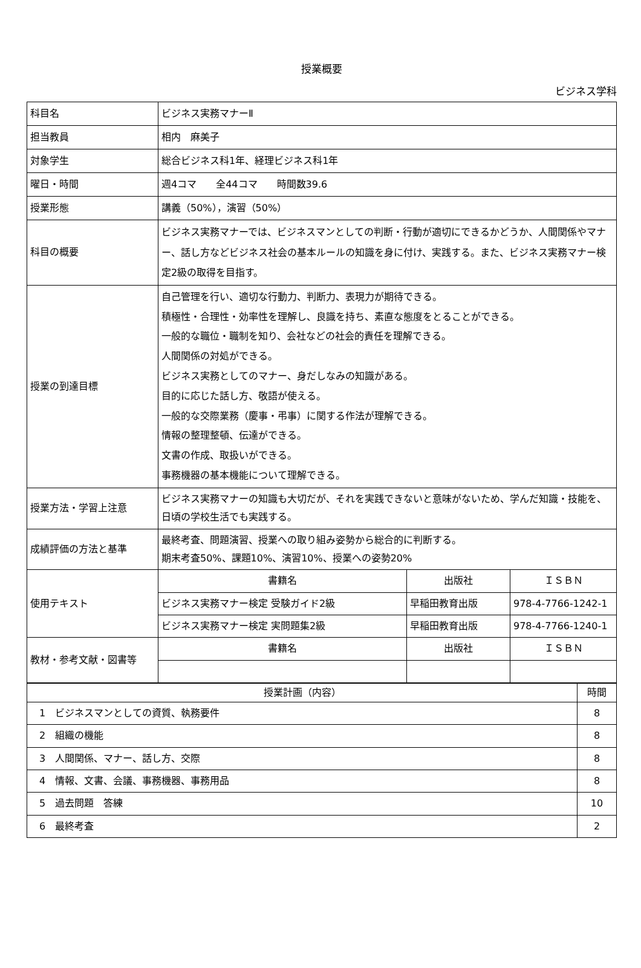授業概要
ビジネス学科
| 科目名 | ビジネス実務マナーⅡ | | |
| 担当教員 | 相内 麻美子 | | |
| 対象学生 | 総合ビジネス科1年、経理ビジネス科1年 | | |
| 曜日・時間 | 週4コマ 全44コマ 時間数39.6 | | |
| 授業形態 | 講義（50%），演習（50%） | | |
| 科目の概要 | ビジネス実務マナーでは、ビジネスマンとしての判断・行動が適切にできるかどうか、人間関係やマナー、話し方などビジネス社会の基本ルールの知識を身に付け、実践する。また、ビジネス実務マナー検定2級の取得を目指す。 | | |
| 授業の到達目標 | 自己管理を行い、適切な行動力、判断力、表現力が期待できる。 積極性・合理性・効率性を理解し、良識を持ち、素直な態度をとることができる。 一般的な職位・職制を知り、会社などの社会的責任を理解できる。 人間関係の対処ができる。 ビジネス実務としてのマナー、身だしなみの知識がある。 目的に応じた話し方、敬語が使える。 一般的な交際業務（慶事・弔事）に関する作法が理解できる。 情報の整理整頓、伝達ができる。 文書の作成、取扱いができる。 事務機器の基本機能について理解できる。 | | |
| 授業方法・学習上注意 | ビジネス実務マナーの知識も大切だが、それを実践できないと意味がないため、学んだ知識・技能を、日頃の学校生活でも実践する。 | | |
| 成績評価の方法と基準 | 最終考査、問題演習、授業への取り組み姿勢から総合的に判断する。 期末考査50%、課題10%、演習10%、授業への姿勢20% | | |
| 使用テキスト | 書籍名 | 出版社 | ＩＳＢＮ |
| | ビジネス実務マナー検定 受験ガイド2級 | 早稲田教育出版 | 978-4-7766-1242-1 |
| | ビジネス実務マナー検定 実問題集2級 | 早稲田教育出版 | 978-4-7766-1240-1 |
| 教材・参考文献・図書等 | 書籍名 | 出版社 | ＩＳＢＮ |
| 授業計画（内容） | 時間 |
| --- | --- |
| 1 ビジネスマンとしての資質、執務要件 | 8 |
| 2 組織の機能 | 8 |
| 3 人間関係、マナー、話し方、交際 | 8 |
| 4 情報、文書、会議、事務機器、事務用品 | 8 |
| 5 過去問題 答練 | 10 |
| 6 最終考査 | 2 |